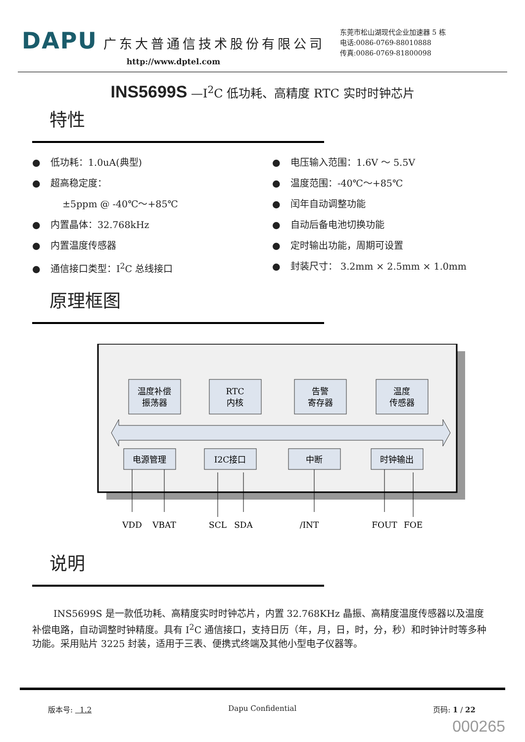DAPU 广东大普通信技术股份有限公司
http://www.dptel.com
东莞市松山湖现代企业加速器 5 栋
电话:0086-0769-88010888
传真:0086-0769-81800098
INS5699S —I<sup>2</sup>C 低功耗、高精度 RTC 实时时钟芯片
特性
● 低功耗：1.0uA(典型)
● 超高稳定度：
±5ppm @ -40℃～+85℃
● 内置晶体：32.768kHz
● 内置温度传感器
● 通信接口类型：I<sup>2</sup>C 总线接口
● 电压输入范围：1.6V ～ 5.5V
● 温度范围：-40℃～+85℃
● 闰年自动调整功能
● 自动后备电池切换功能
● 定时输出功能，周期可设置
● 封装尺寸： 3.2mm × 2.5mm × 1.0mm
原理框图
温度补偿
振荡器
RTC
内核
告警
寄存器
温度
传感器
电源管理
I2C接口
中断
时钟输出
VDD
VBAT
SCL
SDA
/INT
FOUT
FOE
说明
INS5699S 是一款低功耗、高精度实时时钟芯片，内置 32.768KHz 晶振、高精度温度传感器以及温度补偿电路，自动调整时钟精度。具有 I<sup>2</sup>C 通信接口，支持日历（年，月，日，时，分，秒）和时钟计时等多种功能。采用贴片 3225 封装，适用于三表、便携式终端及其他小型电子仪器等。
版本号: 1.2 Dapu Confidential 页码: 1 / 22
000265